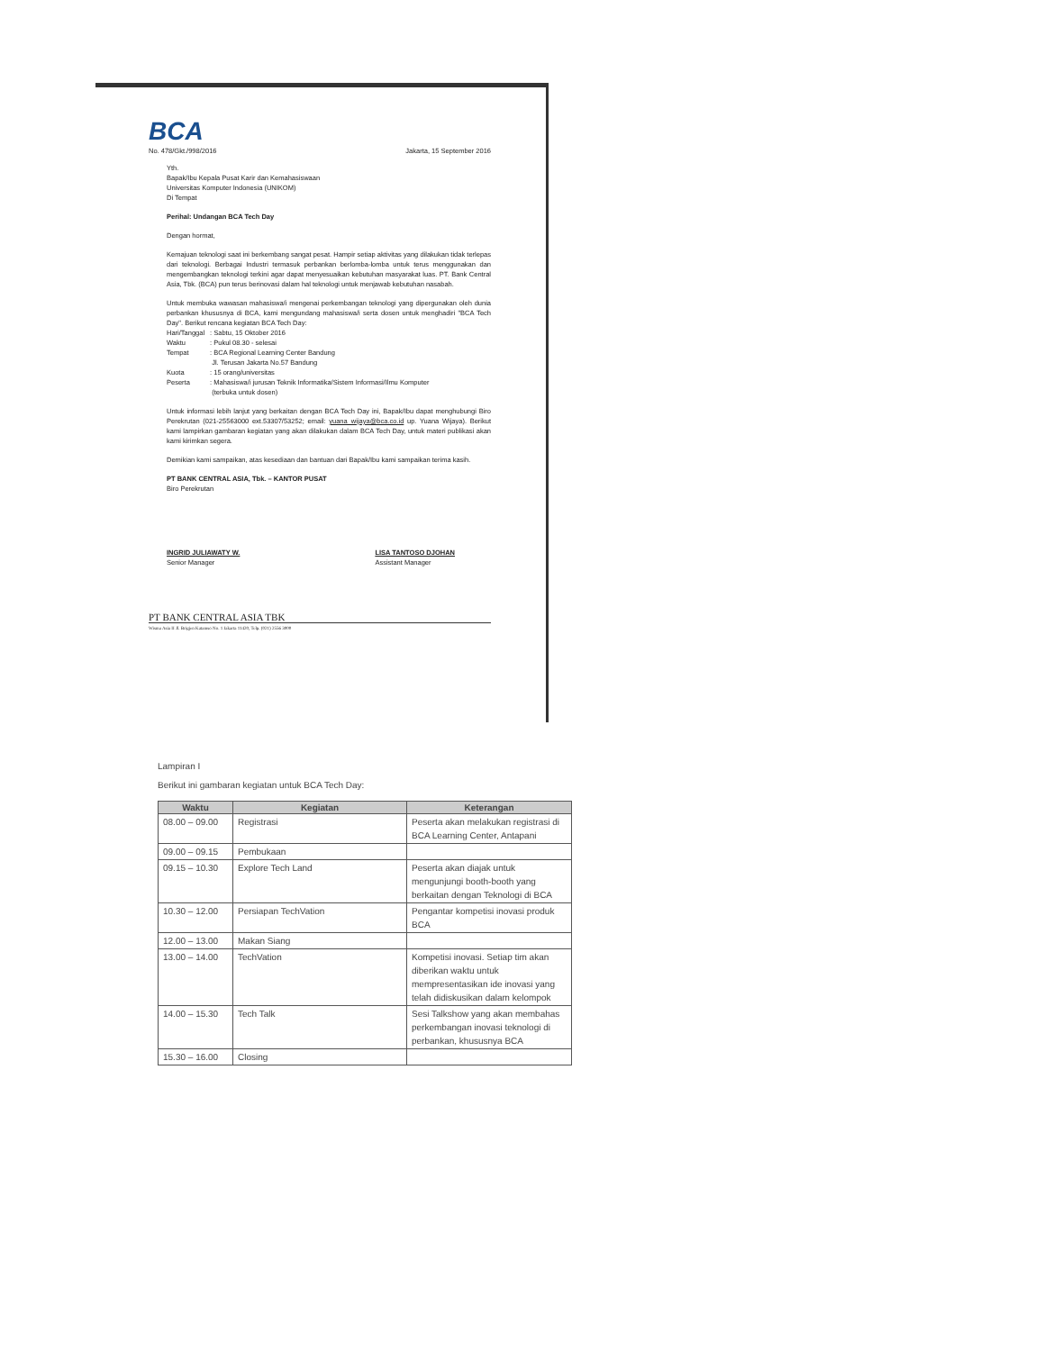BCA
No. 478/Gkt./998/2016 Jakarta, 15 September 2016
Yth.
Bapak/Ibu Kepala Pusat Karir dan Kemahasiswaan
Universitas Komputer Indonesia (UNIKOM)
Di Tempat
Perihal: Undangan BCA Tech Day
Dengan hormat,
Kemajuan teknologi saat ini berkembang sangat pesat. Hampir setiap aktivitas yang dilakukan tidak terlepas dari teknologi. Berbagai Industri termasuk perbankan berlomba-lomba untuk terus menggunakan dan mengembangkan teknologi terkini agar dapat menyesuaikan kebutuhan masyarakat luas. PT. Bank Central Asia, Tbk. (BCA) pun terus berinovasi dalam hal teknologi untuk menjawab kebutuhan nasabah.
Untuk membuka wawasan mahasiswa/i mengenai perkembangan teknologi yang dipergunakan oleh dunia perbankan khususnya di BCA, kami mengundang mahasiswa/i serta dosen untuk menghadiri "BCA Tech Day". Berikut rencana kegiatan BCA Tech Day:
| Hari/Tanggal | : Sabtu, 15 Oktober 2016 |
| Waktu | : Pukul 08.30 - selesai |
| Tempat | : BCA Regional Learning Center Bandung Jl. Terusan Jakarta No.57 Bandung |
| Kuota | : 15 orang/universitas |
| Peserta | : Mahasiswa/i jurusan Teknik Informatika/Sistem Informasi/Ilmu Komputer (terbuka untuk dosen) |
Untuk informasi lebih lanjut yang berkaitan dengan BCA Tech Day ini, Bapak/Ibu dapat menghubungi Biro Perekrutan (021-25563000 ext.53307/53252; email: yuana_wijaya@bca.co.id up. Yuana Wijaya). Berikut kami lampirkan gambaran kegiatan yang akan dilakukan dalam BCA Tech Day, untuk materi publikasi akan kami kirimkan segera.
Demikian kami sampaikan, atas kesediaan dan bantuan dari Bapak/Ibu kami sampaikan terima kasih.
PT BANK CENTRAL ASIA, Tbk. – KANTOR PUSAT
Biro Perekrutan
INGRID JULIAWATY W.
Senior Manager
LISA TANTOSO DJOHAN
Assistant Manager
PT BANK CENTRAL ASIA TBK
Wisma Asia II Jl. Brigjen Katamso No. 1 Jakarta 11420, Telp. (021) 2556 3000
Lampiran I
Berikut ini gambaran kegiatan untuk BCA Tech Day:
| Waktu | Kegiatan | Keterangan |
| --- | --- | --- |
| 08.00 – 09.00 | Registrasi | Peserta akan melakukan registrasi di BCA Learning Center, Antapani |
| 09.00 – 09.15 | Pembukaan | |
| 09.15 – 10.30 | Explore Tech Land | Peserta akan diajak untuk mengunjungi booth-booth yang berkaitan dengan Teknologi di BCA |
| 10.30 – 12.00 | Persiapan TechVation | Pengantar kompetisi inovasi produk BCA |
| 12.00 – 13.00 | Makan Siang | |
| 13.00 – 14.00 | TechVation | Kompetisi inovasi. Setiap tim akan diberikan waktu untuk mempresentasikan ide inovasi yang telah didiskusikan dalam kelompok |
| 14.00 – 15.30 | Tech Talk | Sesi Talkshow yang akan membahas perkembangan inovasi teknologi di perbankan, khususnya BCA |
| 15.30 – 16.00 | Closing | |